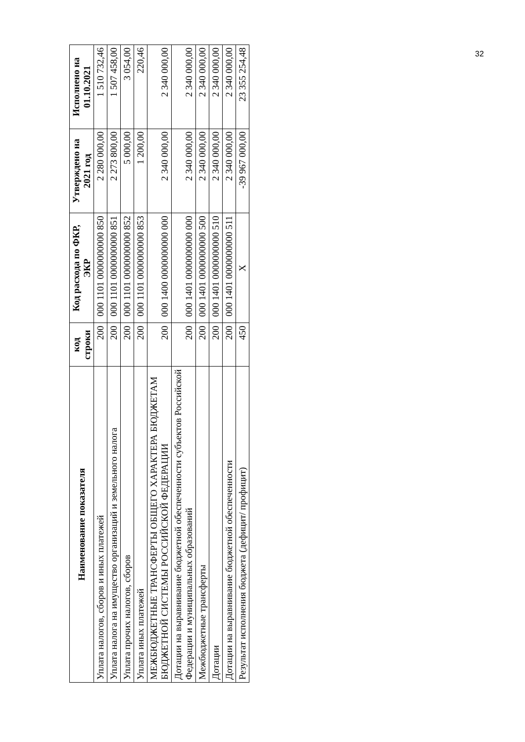32
| Наименование показателя | код строки | Код расхода по ФКР, ЭКР | Утверждено на 2021 год | Исполнено на 01.10.2021 |
| --- | --- | --- | --- | --- |
| Уплата налогов, сборов и иных платежей | 200 | 000 1101 0000000000 850 | 2 280 000,00 | 1 510 732,46 |
| Уплата налога на имущество организаций и земельного налога | 200 | 000 1101 0000000000 851 | 2 273 800,00 | 1 507 458,00 |
| Уплата прочих налогов, сборов | 200 | 000 1101 0000000000 852 | 5 000,00 | 3 054,00 |
| Уплата иных платежей | 200 | 000 1101 0000000000 853 | 1 200,00 | 220,46 |
| МЕЖБЮДЖЕТНЫЕ ТРАНСФЕРТЫ ОБЩЕГО ХАРАКТЕРА БЮДЖЕТАМ БЮДЖЕТНОЙ СИСТЕМЫ РОССИЙСКОЙ ФЕДЕРАЦИИ | 200 | 000 1400 0000000000 000 | 2 340 000,00 | 2 340 000,00 |
| Дотации на выравнивание бюджетной обеспеченности субъектов Российской Федерации и муниципальных образований | 200 | 000 1401 0000000000 000 | 2 340 000,00 | 2 340 000,00 |
| Межбюджетные трансферты | 200 | 000 1401 0000000000 500 | 2 340 000,00 | 2 340 000,00 |
| Дотации | 200 | 000 1401 0000000000 510 | 2 340 000,00 | 2 340 000,00 |
| Дотации на выравнивание бюджетной обеспеченности | 200 | 000 1401 0000000000 511 | 2 340 000,00 | 2 340 000,00 |
| Результат исполнения бюджета (дефицит/ профицит) | 450 | X | -39 967 000,00 | 23 355 254,48 |